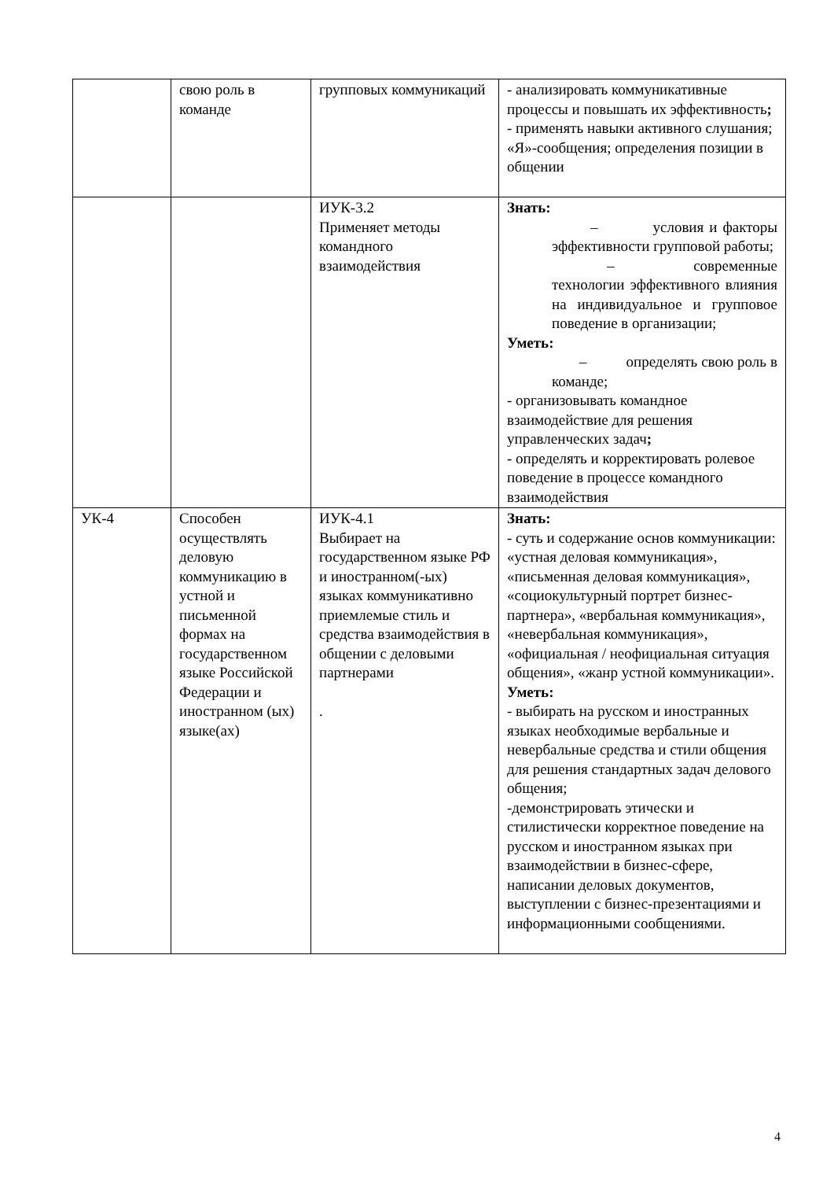| | свою роль в команде | групповых коммуникаций | - анализировать коммуникативные процессы и повышать их эффективность ; - применять навыки активного слушания; «Я»-сообщения; определения позиции в общении |
| | | ИУК-3.2 Применяет методы командного взаимодействия | Знать: – условия и факторы эффективности групповой работы; – современные технологии эффективного влияния на индивидуальное и групповое поведение в организации; Уметь: – определять свою роль в команде; - организовывать командное взаимодействие для решения управленческих задач ; - определять и корректировать ролевое поведение в процессе командного взаимодействия |
| УК-4 | Способен осуществлять деловую коммуникацию в устной и письменной формах на государственном языке Российской Федерации и иностранном (ых) языке(ах) | ИУК-4.1 Выбирает на государственном языке РФ и иностранном(-ых) языках коммуникативно приемлемые стиль и средства взаимодействия в общении с деловыми партнерами . | Знать: - суть и содержание основ коммуникации: «устная деловая коммуникация», «письменная деловая коммуникация», «социокультурный портрет бизнес-партнера», «вербальная коммуникация», «невербальная коммуникация», «официальная / неофициальная ситуация общения», «жанр устной коммуникации». Уметь: - выбирать на русском и иностранных языках необходимые вербальные и невербальные средства и стили общения для решения стандартных задач делового общения; -демонстрировать этически и стилистически корректное поведение на русском и иностранном языках при взаимодействии в бизнес-сфере, написании деловых документов, выступлении с бизнес-презентациями и информационными сообщениями. |
4